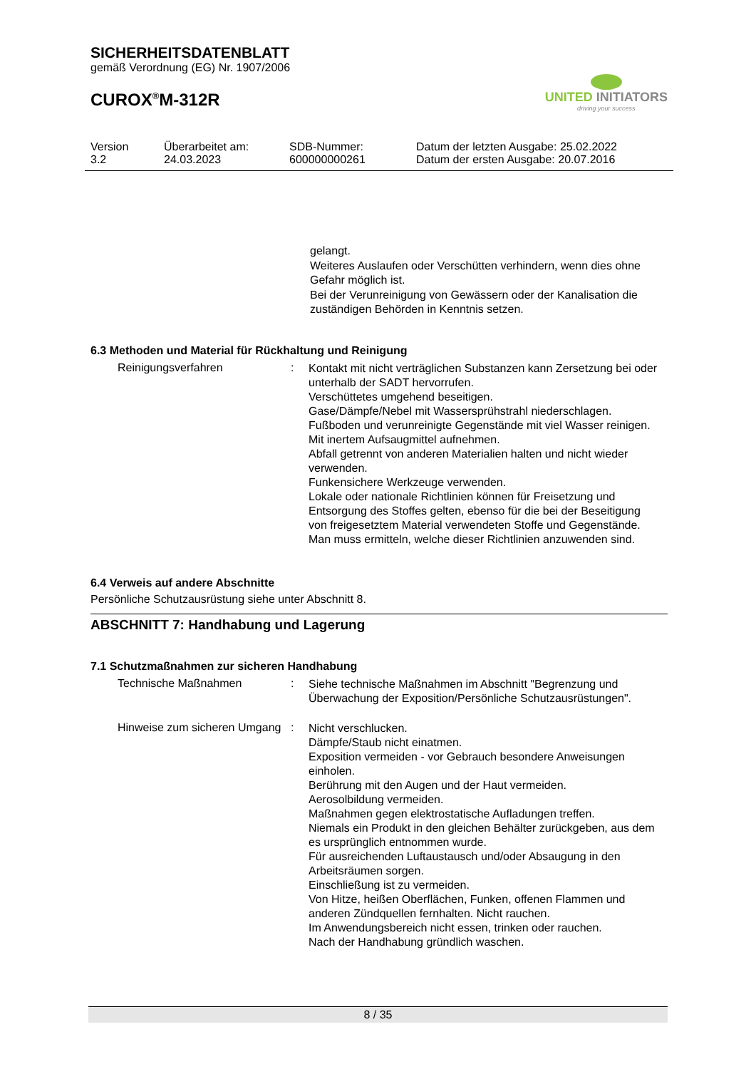SICHERHEITSDATENBLATT
gemäß Verordnung (EG) Nr. 1907/2006
CUROX<sup>®</sup>M-312R
UNITED INITIATORS
driving your success
Version
3.2
Überarbeitet am:
24.03.2023
SDB-Nummer:
600000000261
Datum der letzten Ausgabe: 25.02.2022
Datum der ersten Ausgabe: 20.07.2016
gelangt.
Weiteres Auslaufen oder Verschütten verhindern, wenn dies ohne Gefahr möglich ist.
Bei der Verunreinigung von Gewässern oder der Kanalisation die zuständigen Behörden in Kenntnis setzen.
6.3 Methoden und Material für Rückhaltung und Reinigung
Reinigungsverfahren :
Kontakt mit nicht verträglichen Substanzen kann Zersetzung bei oder unterhalb der SADT hervorrufen.
Verschüttetes umgehend beseitigen.
Gase/Dämpfe/Nebel mit Wassersprühstrahl niederschlagen.
Fußboden und verunreinigte Gegenstände mit viel Wasser reinigen.
Mit inertem Aufsaugmittel aufnehmen.
Abfall getrennt von anderen Materialien halten und nicht wieder verwenden.
Funkensichere Werkzeuge verwenden.
Lokale oder nationale Richtlinien können für Freisetzung und Entsorgung des Stoffes gelten, ebenso für die bei der Beseitigung von freigesetztem Material verwendeten Stoffe und Gegenstände. Man muss ermitteln, welche dieser Richtlinien anzuwenden sind.
6.4 Verweis auf andere Abschnitte
Persönliche Schutzausrüstung siehe unter Abschnitt 8.
ABSCHNITT 7: Handhabung und Lagerung
7.1 Schutzmaßnahmen zur sicheren Handhabung
Technische Maßnahmen :
Siehe technische Maßnahmen im Abschnitt "Begrenzung und Überwachung der Exposition/Persönliche Schutzausrüstungen".
Hinweise zum sicheren Umgang
:
Nicht verschlucken.
Dämpfe/Staub nicht einatmen.
Exposition vermeiden - vor Gebrauch besondere Anweisungen einholen.
Berührung mit den Augen und der Haut vermeiden.
Aerosolbildung vermeiden.
Maßnahmen gegen elektrostatische Aufladungen treffen.
Niemals ein Produkt in den gleichen Behälter zurückgeben, aus dem es ursprünglich entnommen wurde.
Für ausreichenden Luftaustausch und/oder Absaugung in den Arbeitsräumen sorgen.
Einschließung ist zu vermeiden.
Von Hitze, heißen Oberflächen, Funken, offenen Flammen und anderen Zündquellen fernhalten. Nicht rauchen.
Im Anwendungsbereich nicht essen, trinken oder rauchen.
Nach der Handhabung gründlich waschen.
8 / 35